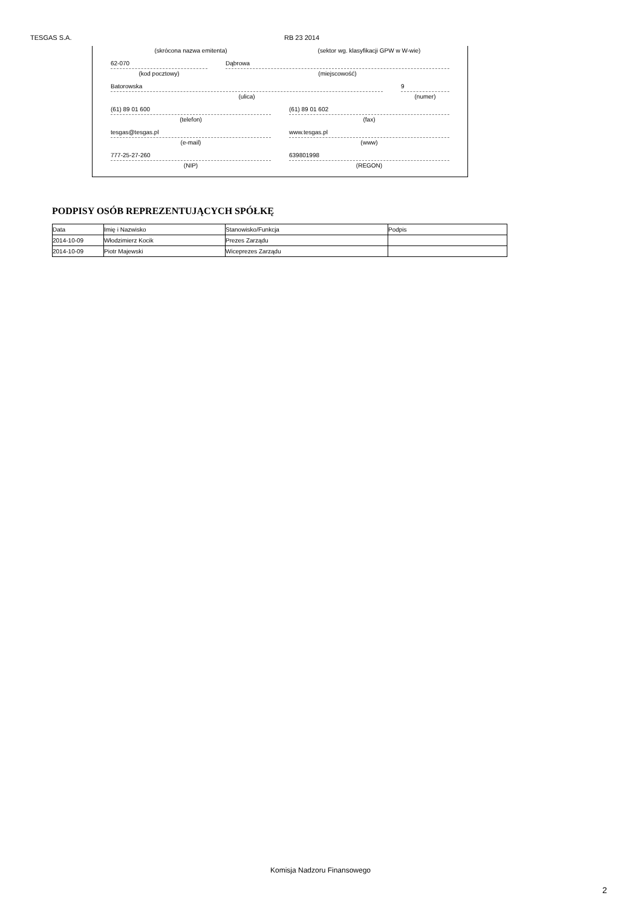TESGAS S.A. RB 23 2014
(skrócona nazwa emitenta) (sektor wg. klasyfikacji GPW w W-wie)
62-070 Dąbrowa
(kod pocztowy) (miejscowość)
Batorowska 9
(ulica) (numer)
(61) 89 01 600 (61) 89 01 602
(telefon) (fax)
tesgas@tesgas.pl www.tesgas.pl
(e-mail) (www)
777-25-27-260 639801998
(NIP) (REGON)
PODPISY OSÓB REPREZENTUJĄCYCH SPÓŁKĘ
| Data | Imię i Nazwisko | Stanowisko/Funkcja | Podpis |
| --- | --- | --- | --- |
| 2014-10-09 | Włodzimierz Kocik | Prezes Zarządu | |
| 2014-10-09 | Piotr Majewski | Wiceprezes Zarządu | |
Komisja Nadzoru Finansowego
2